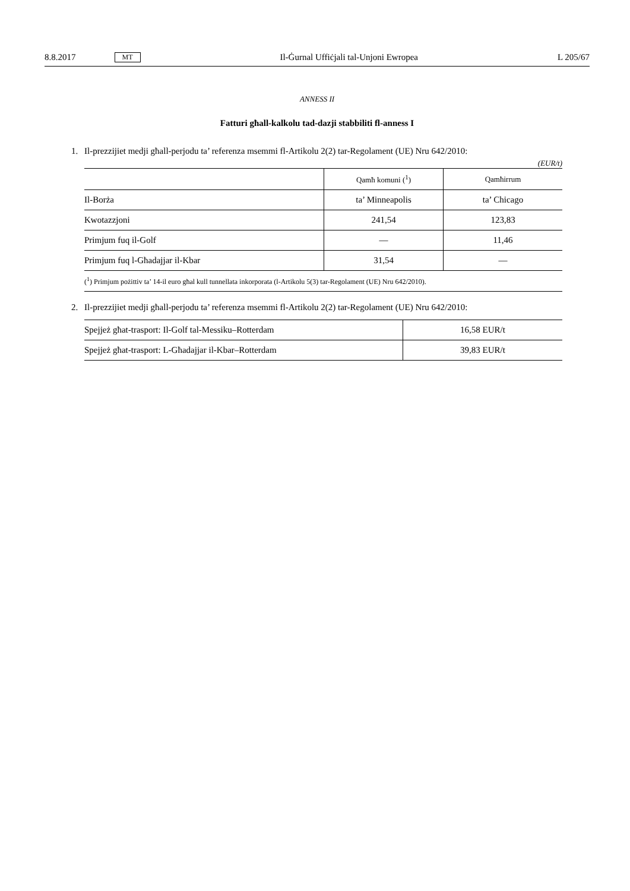8.8.2017 MT Il-Ġurnal Uffiċjali tal-Unjoni Ewropea L 205/67
ANNESS II
Fatturi għall-kalkolu tad-dazji stabbiliti fl-anness I
1. Il-prezzijiet medji għall-perjodu ta’ referenza msemmi fl-Artikolu 2(2) tar-Regolament (UE) Nru 642/2010:
(EUR/t)
| | Qamħ komuni (<sup>1</sup>) | Qamħirrum |
| --- | --- | --- |
| Il-Borża | ta’ Minneapolis | ta’ Chicago |
| Kwotazzjoni | 241,54 | 123,83 |
| Primjum fuq il-Golf | — | 11,46 |
| Primjum fuq l-Għadajjar il-Kbar | 31,54 | — |
| (<sup>1</sup>) Primjum pożittiv ta’ 14-il euro għal kull tunnellata inkorporata (l-Artikolu 5(3) tar-Regolament (UE) Nru 642/2010). | | |
2. Il-prezzijiet medji għall-perjodu ta’ referenza msemmi fl-Artikolu 2(2) tar-Regolament (UE) Nru 642/2010:
| Spejjeż għat-trasport: Il-Golf tal-Messiku–Rotterdam | 16,58 EUR/t |
| Spejjeż għat-trasport: L-Għadajjar il-Kbar–Rotterdam | 39,83 EUR/t |